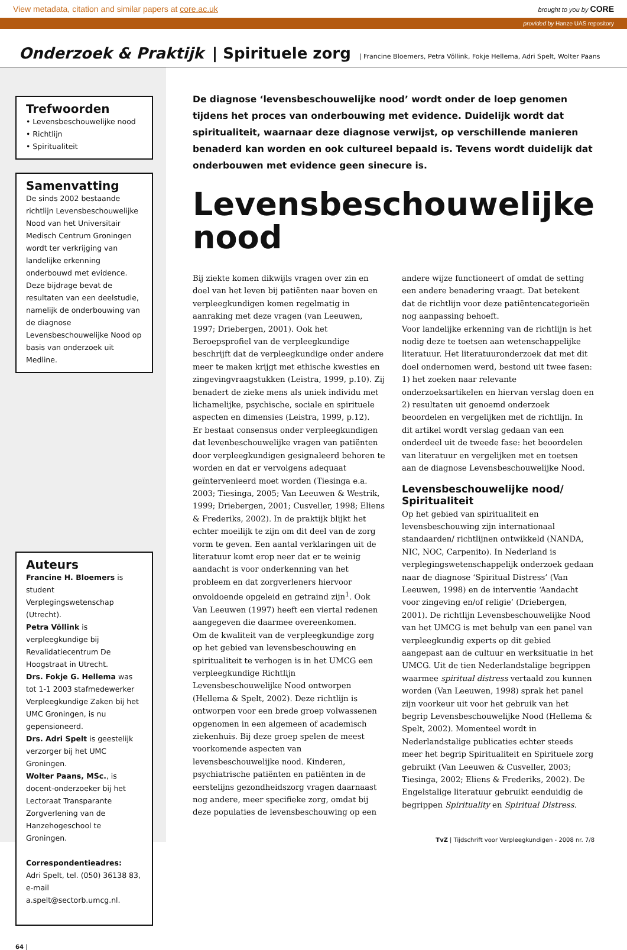View metadata, citation and similar papers at core.ac.uk brought to you by CORE
provided by Hanze UAS repository
Onderzoek & Praktijk | Spirituele zorg | Francine Bloemers, Petra Völlink, Fokje Hellema, Adri Spelt, Wolter Paans
Trefwoorden
• Levensbeschouwelijke nood
• Richtlijn
• Spiritualiteit
Samenvatting
De sinds 2002 bestaande richtlijn Levensbeschouwelijke Nood van het Universitair Medisch Centrum Groningen wordt ter verkrijging van landelijke erkenning onderbouwd met evidence. Deze bijdrage bevat de resultaten van een deelstudie, namelijk de onderbouwing van de diagnose Levensbeschouwelijke Nood op basis van onderzoek uit Medline.
Auteurs
Francine H. Bloemers is student Verplegingswetenschap (Utrecht).
Petra Völlink is verpleegkundige bij Revalidatiecentrum De Hoogstraat in Utrecht.
Drs. Fokje G. Hellema was tot 1-1 2003 stafmedewerker Verpleegkundige Zaken bij het UMC Groningen, is nu gepensioneerd.
Drs. Adri Spelt is geestelijk verzorger bij het UMC Groningen.
Wolter Paans, MSc., is docent-onderzoeker bij het Lectoraat Transparante Zorgverlening van de Hanzehogeschool te Groningen.
Correspondentieadres:
Adri Spelt, tel. (050) 36138 83,
e-mail a.spelt@sectorb.umcg.nl.
64 |
De diagnose ‘levensbeschouwelijke nood’ wordt onder de loep genomen tijdens het proces van onderbouwing met evidence. Duidelijk wordt dat spiritualiteit, waarnaar deze diagnose verwijst, op verschillende manieren benaderd kan worden en ook cultureel bepaald is. Tevens wordt duidelijk dat onderbouwen met evidence geen sinecure is.
Levensbeschouwelijke nood
Bij ziekte komen dikwijls vragen over zin en doel van het leven bij patiënten naar boven en verpleegkundigen komen regelmatig in aanraking met deze vragen (van Leeuwen, 1997; Driebergen, 2001). Ook het Beroepsprofiel van de verpleegkundige beschrijft dat de verpleegkundige onder andere meer te maken krijgt met ethische kwesties en zingevingvraagstukken (Leistra, 1999, p.10). Zij benadert de zieke mens als uniek individu met lichamelijke, psychische, sociale en spirituele aspecten en dimensies (Leistra, 1999, p.12).
Er bestaat consensus onder verpleegkundigen dat levenbeschouwelijke vragen van patiënten door verpleegkundigen gesignaleerd behoren te worden en dat er vervolgens adequaat geïntervenieerd moet worden (Tiesinga e.a. 2003; Tiesinga, 2005; Van Leeuwen & Westrik, 1999; Driebergen, 2001; Cusveller, 1998; Eliens & Frederiks, 2002). In de praktijk blijkt het echter moeilijk te zijn om dit deel van de zorg vorm te geven. Een aantal verklaringen uit de literatuur komt erop neer dat er te weinig aandacht is voor onderkenning van het probleem en dat zorgverleners hiervoor onvoldoende opgeleid en getraind zijn<sup>1</sup>. Ook Van Leeuwen (1997) heeft een viertal redenen aangegeven die daarmee overeenkomen.
Om de kwaliteit van de verpleegkundige zorg op het gebied van levensbeschouwing en spiritualiteit te verhogen is in het UMCG een verpleegkundige Richtlijn Levensbeschouwelijke Nood ontworpen (Hellema & Spelt, 2002). Deze richtlijn is ontworpen voor een brede groep volwassenen opgenomen in een algemeen of academisch ziekenhuis. Bij deze groep spelen de meest voorkomende aspecten van levensbeschouwelijke nood. Kinderen, psychiatrische patiënten en patiënten in de eerstelijns gezondheidszorg vragen daarnaast nog andere, meer specifieke zorg, omdat bij deze populaties de levensbeschouwing op een andere wijze functioneert of omdat de setting een andere benadering vraagt. Dat betekent dat de richtlijn voor deze patiëntencategorieën nog aanpassing behoeft.
Voor landelijke erkenning van de richtlijn is het nodig deze te toetsen aan wetenschappelijke literatuur. Het literatuuronderzoek dat met dit doel ondernomen werd, bestond uit twee fasen: 1) het zoeken naar relevante onderzoeksartikelen en hiervan verslag doen en 2) resultaten uit genoemd onderzoek beoordelen en vergelijken met de richtlijn. In dit artikel wordt verslag gedaan van een onderdeel uit de tweede fase: het beoordelen van literatuur en vergelijken met en toetsen aan de diagnose Levensbeschouwelijke Nood.
Levensbeschouwelijke nood/ Spiritualiteit
Op het gebied van spiritualiteit en levensbeschouwing zijn internationaal standaarden/ richtlijnen ontwikkeld (NANDA, NIC, NOC, Carpenito). In Nederland is verplegingswetenschappelijk onderzoek gedaan naar de diagnose ‘Spiritual Distress’ (Van Leeuwen, 1998) en de interventie ‘Aandacht voor zingeving en/of religie’ (Driebergen, 2001). De richtlijn Levensbeschouwelijke Nood van het UMCG is met behulp van een panel van verpleegkundig experts op dit gebied aangepast aan de cultuur en werksituatie in het UMCG. Uit de tien Nederlandstalige begrippen waarmee spiritual distress vertaald zou kunnen worden (Van Leeuwen, 1998) sprak het panel zijn voorkeur uit voor het gebruik van het begrip Levensbeschouwelijke Nood (Hellema & Spelt, 2002). Momenteel wordt in Nederlandstalige publicaties echter steeds meer het begrip Spiritualiteit en Spirituele zorg gebruikt (Van Leeuwen & Cusveller, 2003; Tiesinga, 2002; Eliens & Frederiks, 2002). De Engelstalige literatuur gebruikt eenduidig de begrippen Spirituality en Spiritual Distress.
TvZ | Tijdschrift voor Verpleegkundigen - 2008 nr. 7/8